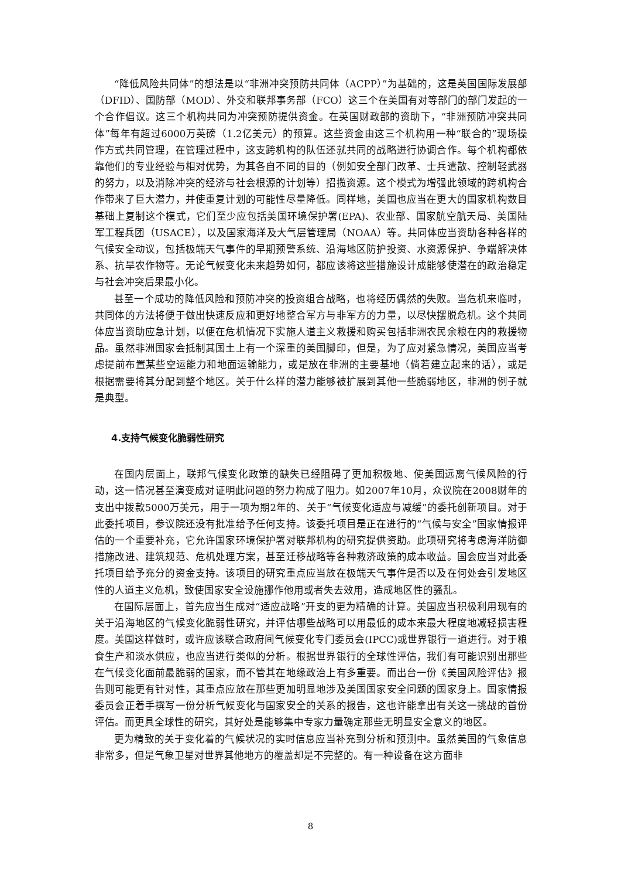“降低风险共同体”的想法是以“非洲冲突预防共同体（ACPP）”为基础的，这是英国国际发展部（DFID）、国防部（MOD）、外交和联邦事务部（FCO）这三个在美国有对等部门的部门发起的一个合作倡议。这三个机构共同为冲突预防提供资金。在英国财政部的资助下，“非洲预防冲突共同体”每年有超过6000万英磅（1.2亿美元）的预算。这些资金由这三个机构用一种“联合的”现场操作方式共同管理，在管理过程中，这支跨机构的队伍还就共同的战略进行协调合作。每个机构都依靠他们的专业经验与相对优势，为其各自不同的目的（例如安全部门改革、士兵遣散、控制轻武器的努力，以及消除冲突的经济与社会根源的计划等）招揽资源。这个模式为增强此领域的跨机构合作带来了巨大潜力，并使重复计划的可能性尽量降低。同样地，美国也应当在更大的国家机构数目基础上复制这个模式，它们至少应包括美国环境保护署(EPA)、农业部、国家航空航天局、美国陆军工程兵团（USACE），以及国家海洋及大气层管理局（NOAA）等。共同体应当资助各种各样的气候安全动议，包括极端天气事件的早期预警系统、沿海地区防护投资、水资源保护、争端解决体系、抗旱农作物等。无论气候变化未来趋势如何，都应该将这些措施设计成能够使潜在的政治稳定与社会冲突后果最小化。
甚至一个成功的降低风险和预防冲突的投资组合战略，也将经历偶然的失败。当危机来临时，共同体的方法将便于做出快速反应和更好地整合军方与非军方的力量，以尽快摆脱危机。这个共同体应当资助应急计划，以便在危机情况下实施人道主义救援和购买包括非洲农民余粮在内的救援物品。虽然非洲国家会抵制其国土上有一个深重的美国脚印，但是，为了应对紧急情况，美国应当考虑提前布置某些空运能力和地面运输能力，或是放在非洲的主要基地（倘若建立起来的话），或是根据需要将其分配到整个地区。关于什么样的潜力能够被扩展到其他一些脆弱地区，非洲的例子就是典型。
4.支持气候变化脆弱性研究
在国内层面上，联邦气候变化政策的缺失已经阻碍了更加积极地、使美国远离气候风险的行动，这一情况甚至演变成对证明此问题的努力构成了阻力。如2007年10月，众议院在2008财年的支出中拨款5000万美元，用于一项为期2年的、关于“气候变化适应与减缓”的委托创新项目。对于此委托项目，参议院还没有批准给予任何支持。该委托项目是正在进行的“气候与安全”国家情报评估的一个重要补充，它允许国家环境保护署对联邦机构的研究提供资助。此项研究将考虑海洋防御措施改进、建筑规范、危机处理方案，甚至迁移战略等各种救济政策的成本收益。国会应当对此委托项目给予充分的资金支持。该项目的研究重点应当放在极端天气事件是否以及在何处会引发地区性的人道主义危机，致使国家安全设施挪作他用或者失去效用，造成地区性的骚乱。
在国际层面上，首先应当生成对“适应战略”开支的更为精确的计算。美国应当积极利用现有的关于沿海地区的气候变化脆弱性研究，并评估哪些战略可以用最低的成本来最大程度地减轻损害程度。美国这样做时，或许应该联合政府间气候变化专门委员会(IPCC)或世界银行一道进行。对于粮食生产和淡水供应，也应当进行类似的分析。根据世界银行的全球性评估，我们有可能识别出那些在气候变化面前最脆弱的国家，而不管其在地缘政治上有多重要。而出台一份《美国风险评估》报告则可能更有针对性，其重点应放在那些更加明显地涉及美国国家安全问题的国家身上。国家情报委员会正着手撰写一份分析气候变化与国家安全的关系的报告，这也许能拿出有关这一挑战的首份评估。而更具全球性的研究，其好处是能够集中专家力量确定那些无明显安全意义的地区。
更为精致的关于变化着的气候状况的实时信息应当补充到分析和预测中。虽然美国的气象信息非常多，但是气象卫星对世界其他地方的覆盖却是不完整的。有一种设备在这方面非
8